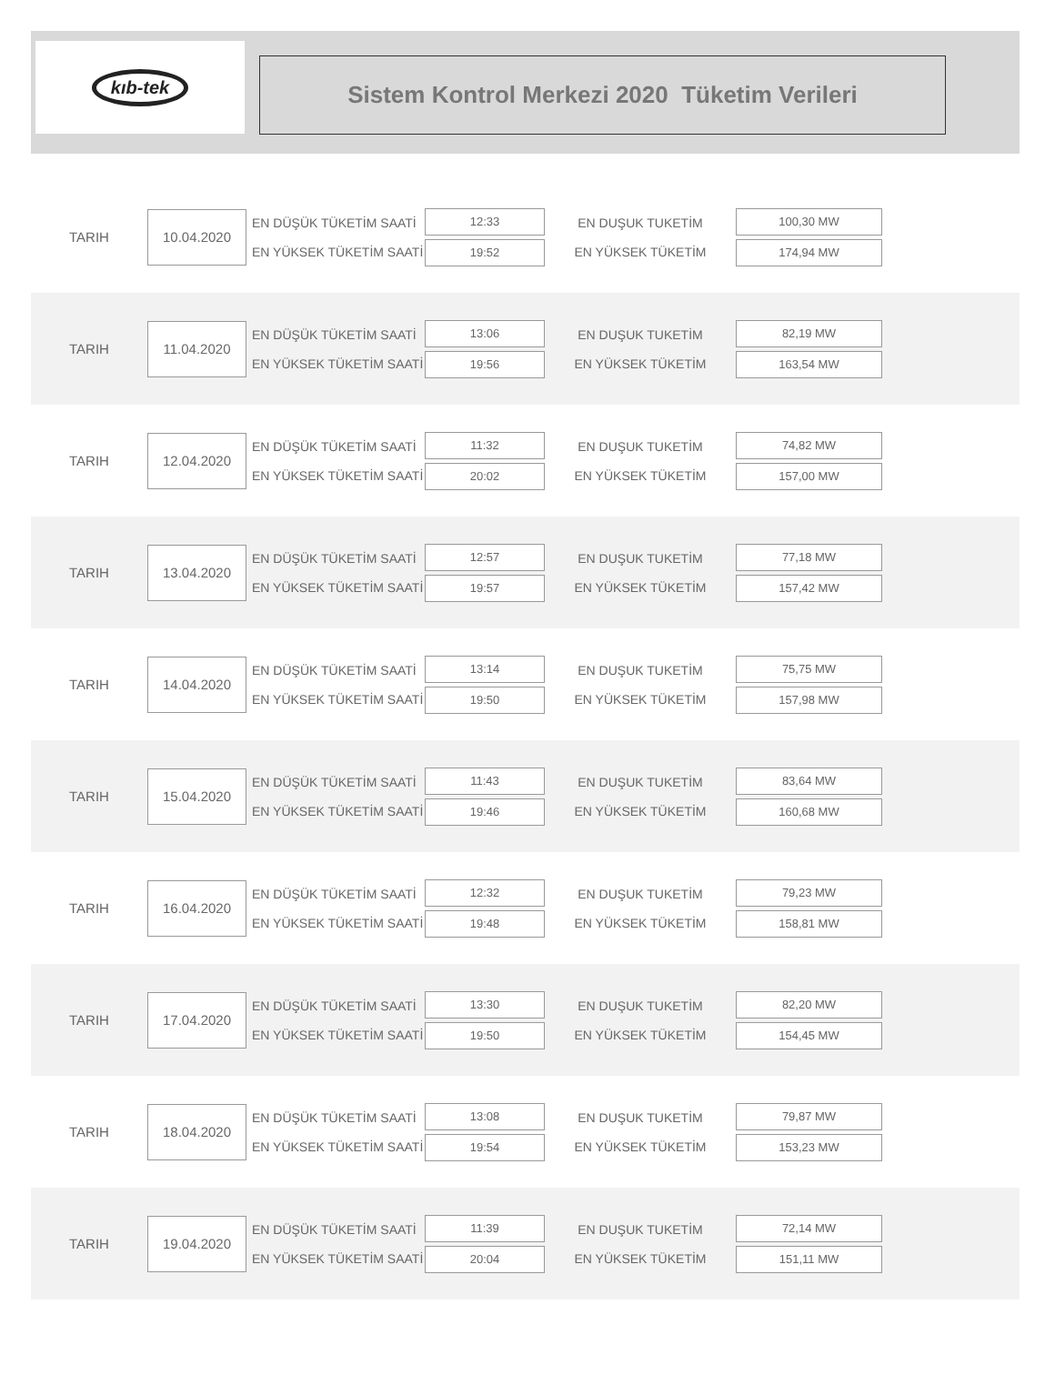kıb-tek
Sistem Kontrol Merkezi 2020 Tüketim Verileri
TARIH
10.04.2020
EN DÜŞÜK TÜKETİM SAATİ
EN YÜKSEK TÜKETİM SAATİ
12:33
19:52
EN DUŞUK TUKETİM
EN YÜKSEK TÜKETİM
100,30 MW
174,94 MW
TARIH
11.04.2020
EN DÜŞÜK TÜKETİM SAATİ
EN YÜKSEK TÜKETİM SAATİ
13:06
19:56
EN DUŞUK TUKETİM
EN YÜKSEK TÜKETİM
82,19 MW
163,54 MW
TARIH
12.04.2020
EN DÜŞÜK TÜKETİM SAATİ
EN YÜKSEK TÜKETİM SAATİ
11:32
20:02
EN DUŞUK TUKETİM
EN YÜKSEK TÜKETİM
74,82 MW
157,00 MW
TARIH
13.04.2020
EN DÜŞÜK TÜKETİM SAATİ
EN YÜKSEK TÜKETİM SAATİ
12:57
19:57
EN DUŞUK TUKETİM
EN YÜKSEK TÜKETİM
77,18 MW
157,42 MW
TARIH
14.04.2020
EN DÜŞÜK TÜKETİM SAATİ
EN YÜKSEK TÜKETİM SAATİ
13:14
19:50
EN DUŞUK TUKETİM
EN YÜKSEK TÜKETİM
75,75 MW
157,98 MW
TARIH
15.04.2020
EN DÜŞÜK TÜKETİM SAATİ
EN YÜKSEK TÜKETİM SAATİ
11:43
19:46
EN DUŞUK TUKETİM
EN YÜKSEK TÜKETİM
83,64 MW
160,68 MW
TARIH
16.04.2020
EN DÜŞÜK TÜKETİM SAATİ
EN YÜKSEK TÜKETİM SAATİ
12:32
19:48
EN DUŞUK TUKETİM
EN YÜKSEK TÜKETİM
79,23 MW
158,81 MW
TARIH
17.04.2020
EN DÜŞÜK TÜKETİM SAATİ
EN YÜKSEK TÜKETİM SAATİ
13:30
19:50
EN DUŞUK TUKETİM
EN YÜKSEK TÜKETİM
82,20 MW
154,45 MW
TARIH
18.04.2020
EN DÜŞÜK TÜKETİM SAATİ
EN YÜKSEK TÜKETİM SAATİ
13:08
19:54
EN DUŞUK TUKETİM
EN YÜKSEK TÜKETİM
79,87 MW
153,23 MW
TARIH
19.04.2020
EN DÜŞÜK TÜKETİM SAATİ
EN YÜKSEK TÜKETİM SAATİ
11:39
20:04
EN DUŞUK TUKETİM
EN YÜKSEK TÜKETİM
72,14 MW
151,11 MW